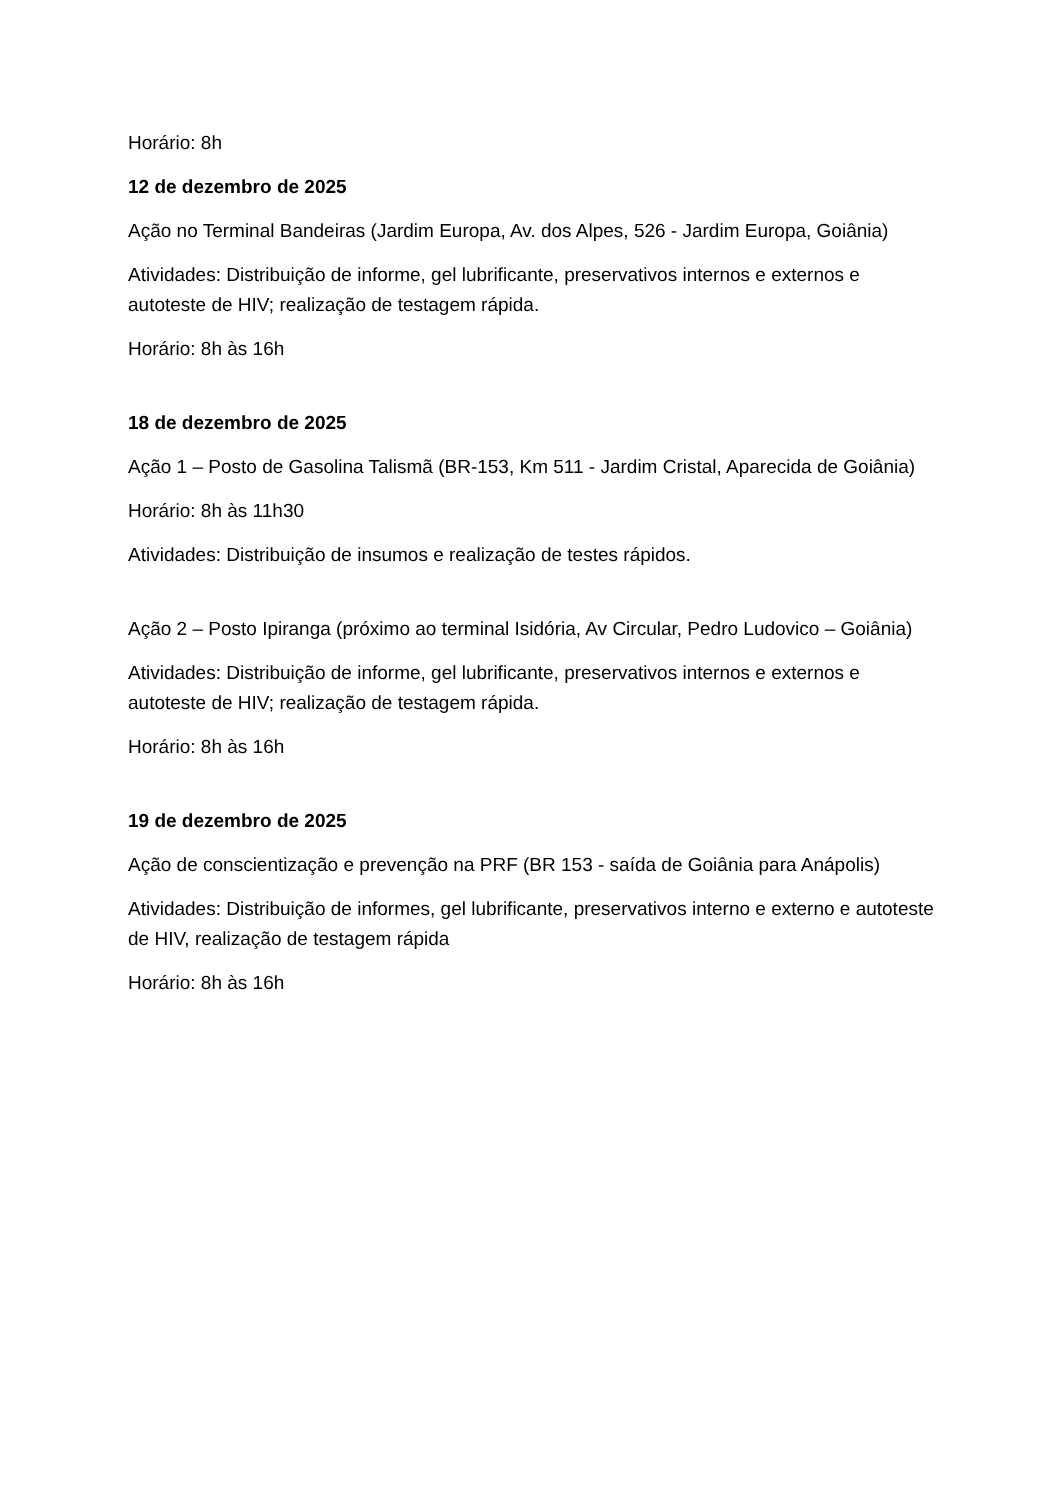Horário: 8h
12 de dezembro de 2025
Ação no Terminal Bandeiras (Jardim Europa, Av. dos Alpes, 526 - Jardim Europa, Goiânia)
Atividades: Distribuição de informe, gel lubrificante, preservativos internos e externos e autoteste de HIV; realização de testagem rápida.
Horário: 8h às 16h
18 de dezembro de 2025
Ação 1 – Posto de Gasolina Talismã (BR-153, Km 511 - Jardim Cristal, Aparecida de Goiânia)
Horário: 8h às 11h30
Atividades: Distribuição de insumos e realização de testes rápidos.
Ação 2 – Posto Ipiranga (próximo ao terminal Isidória, Av Circular, Pedro Ludovico – Goiânia)
Atividades: Distribuição de informe, gel lubrificante, preservativos internos e externos e autoteste de HIV; realização de testagem rápida.
Horário: 8h às 16h
19 de dezembro de 2025
Ação de conscientização e prevenção na PRF (BR 153 - saída de Goiânia para Anápolis)
Atividades: Distribuição de informes, gel lubrificante, preservativos interno e externo e autoteste de HIV, realização de testagem rápida
Horário: 8h às 16h